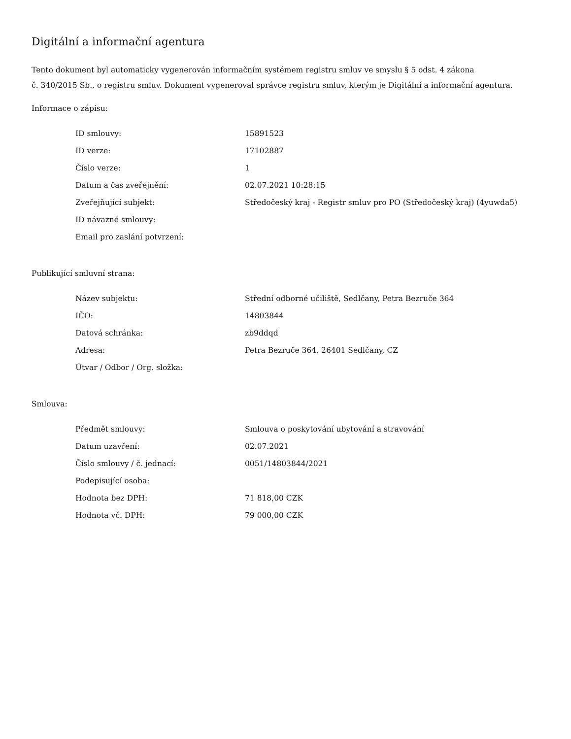Digitální a informační agentura
Tento dokument byl automaticky vygenerován informačním systémem registru smluv ve smyslu § 5 odst. 4 zákona
č. 340/2015 Sb., o registru smluv. Dokument vygeneroval správce registru smluv, kterým je Digitální a informační agentura.
Informace o zápisu:
| ID smlouvy: | 15891523 |
| ID verze: | 17102887 |
| Číslo verze: | 1 |
| Datum a čas zveřejnění: | 02.07.2021 10:28:15 |
| Zveřejňující subjekt: | Středočeský kraj - Registr smluv pro PO (Středočeský kraj) (4yuwda5) |
| ID návazné smlouvy: | |
| Email pro zaslání potvrzení: | |
Publikující smluvní strana:
| Název subjektu: | Střední odborné učiliště, Sedlčany, Petra Bezruče 364 |
| IČO: | 14803844 |
| Datová schránka: | zb9ddqd |
| Adresa: | Petra Bezruče 364, 26401 Sedlčany, CZ |
| Útvar / Odbor / Org. složka: | |
Smlouva:
| Předmět smlouvy: | Smlouva o poskytování ubytování a stravování |
| Datum uzavření: | 02.07.2021 |
| Číslo smlouvy / č. jednací: | 0051/14803844/2021 |
| Podepisující osoba: | |
| Hodnota bez DPH: | 71 818,00 CZK |
| Hodnota vč. DPH: | 79 000,00 CZK |